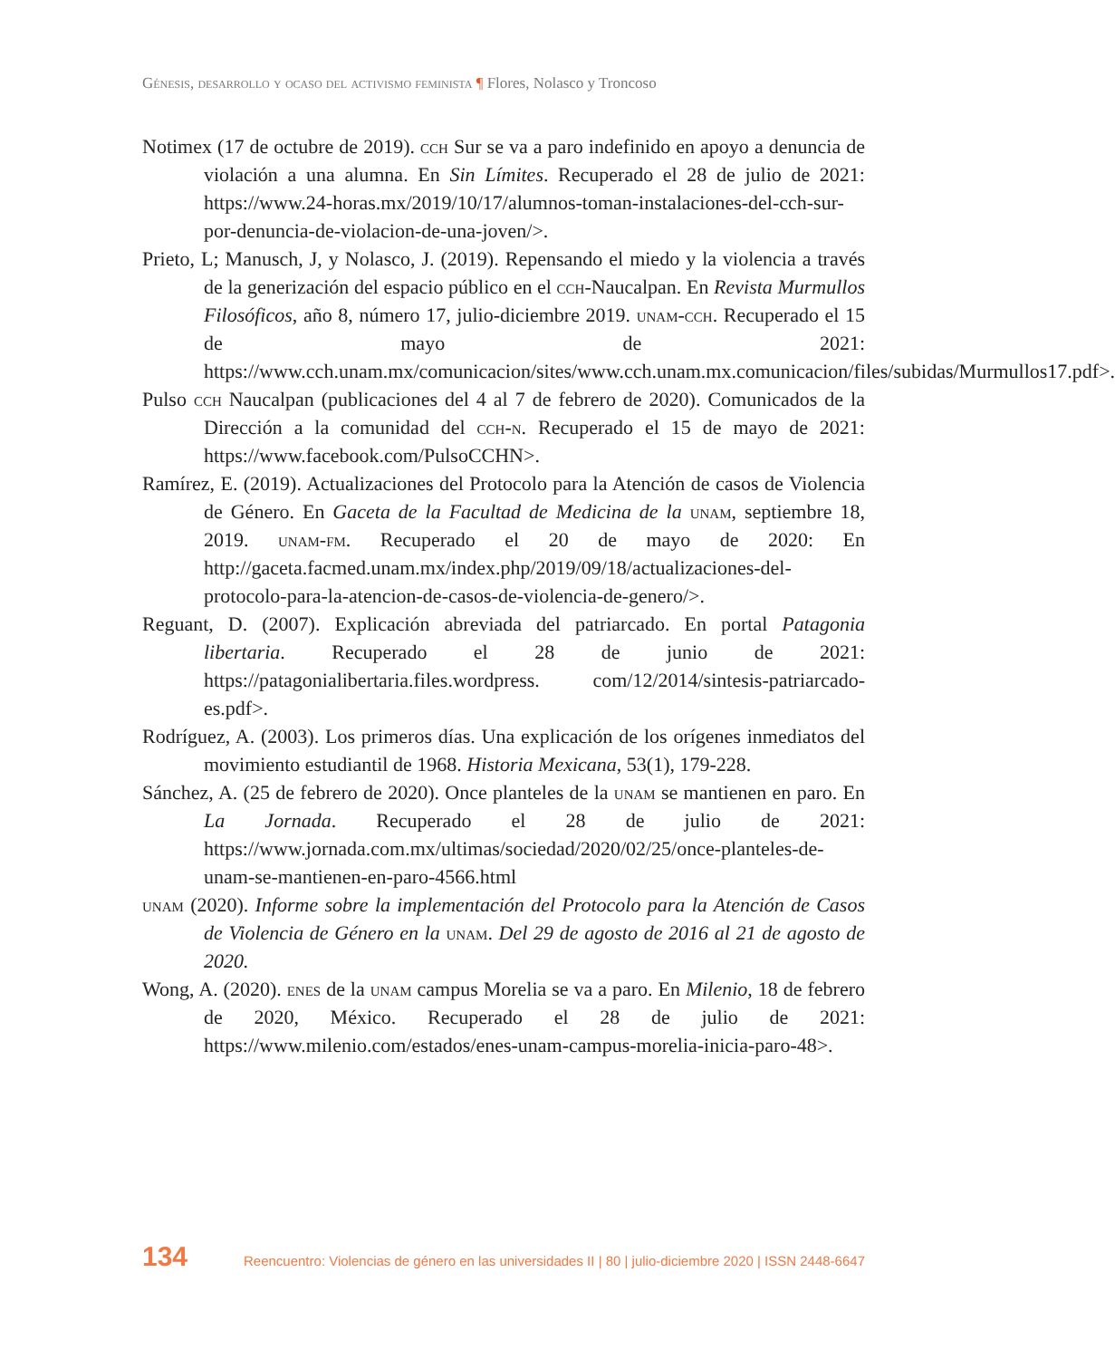Génesis, desarrollo y ocaso del activismo feminista ¶ Flores, Nolasco y Troncoso
Notimex (17 de octubre de 2019). cch Sur se va a paro indefinido en apoyo a denuncia de violación a una alumna. En Sin Límites. Recuperado el 28 de julio de 2021: https://www.24-horas.mx/2019/10/17/alumnos-toman-instalaciones-del-cch-sur-por-denuncia-de-violacion-de-una-joven/>.
Prieto, L; Manusch, J, y Nolasco, J. (2019). Repensando el miedo y la violencia a través de la generización del espacio público en el cch-Naucalpan. En Revista Murmullos Filosóficos, año 8, número 17, julio-diciembre 2019. unam-cch. Recuperado el 15 de mayo de 2021: https://www.cch.unam.mx/comunicacion/sites/www.cch.unam.mx.comunicacion/files/subidas/Murmullos17.pdf>.
Pulso cch Naucalpan (publicaciones del 4 al 7 de febrero de 2020). Comunicados de la Dirección a la comunidad del cch-n. Recuperado el 15 de mayo de 2021: https://www.facebook.com/PulsoCCHN>.
Ramírez, E. (2019). Actualizaciones del Protocolo para la Atención de casos de Violencia de Género. En Gaceta de la Facultad de Medicina de la unam, septiembre 18, 2019. unam-fm. Recuperado el 20 de mayo de 2020: En http://gaceta.facmed.unam.mx/index.php/2019/09/18/actualizaciones-del-protocolo-para-la-atencion-de-casos-de-violencia-de-genero/>.
Reguant, D. (2007). Explicación abreviada del patriarcado. En portal Patagonia libertaria. Recuperado el 28 de junio de 2021: https://patagonialibertaria.files.wordpress. com/12/2014/sintesis-patriarcado-es.pdf>.
Rodríguez, A. (2003). Los primeros días. Una explicación de los orígenes inmediatos del movimiento estudiantil de 1968. Historia Mexicana, 53(1), 179-228.
Sánchez, A. (25 de febrero de 2020). Once planteles de la unam se mantienen en paro. En La Jornada. Recuperado el 28 de julio de 2021: https://www.jornada.com.mx/ultimas/sociedad/2020/02/25/once-planteles-de-unam-se-mantienen-en-paro-4566.html
unam (2020). Informe sobre la implementación del Protocolo para la Atención de Casos de Violencia de Género en la unam. Del 29 de agosto de 2016 al 21 de agosto de 2020.
Wong, A. (2020). enes de la unam campus Morelia se va a paro. En Milenio, 18 de febrero de 2020, México. Recuperado el 28 de julio de 2021: https://www.milenio.com/estados/enes-unam-campus-morelia-inicia-paro-48>.
134 Reencuentro: Violencias de género en las universidades II | 80 | julio-diciembre 2020 | ISSN 2448-6647